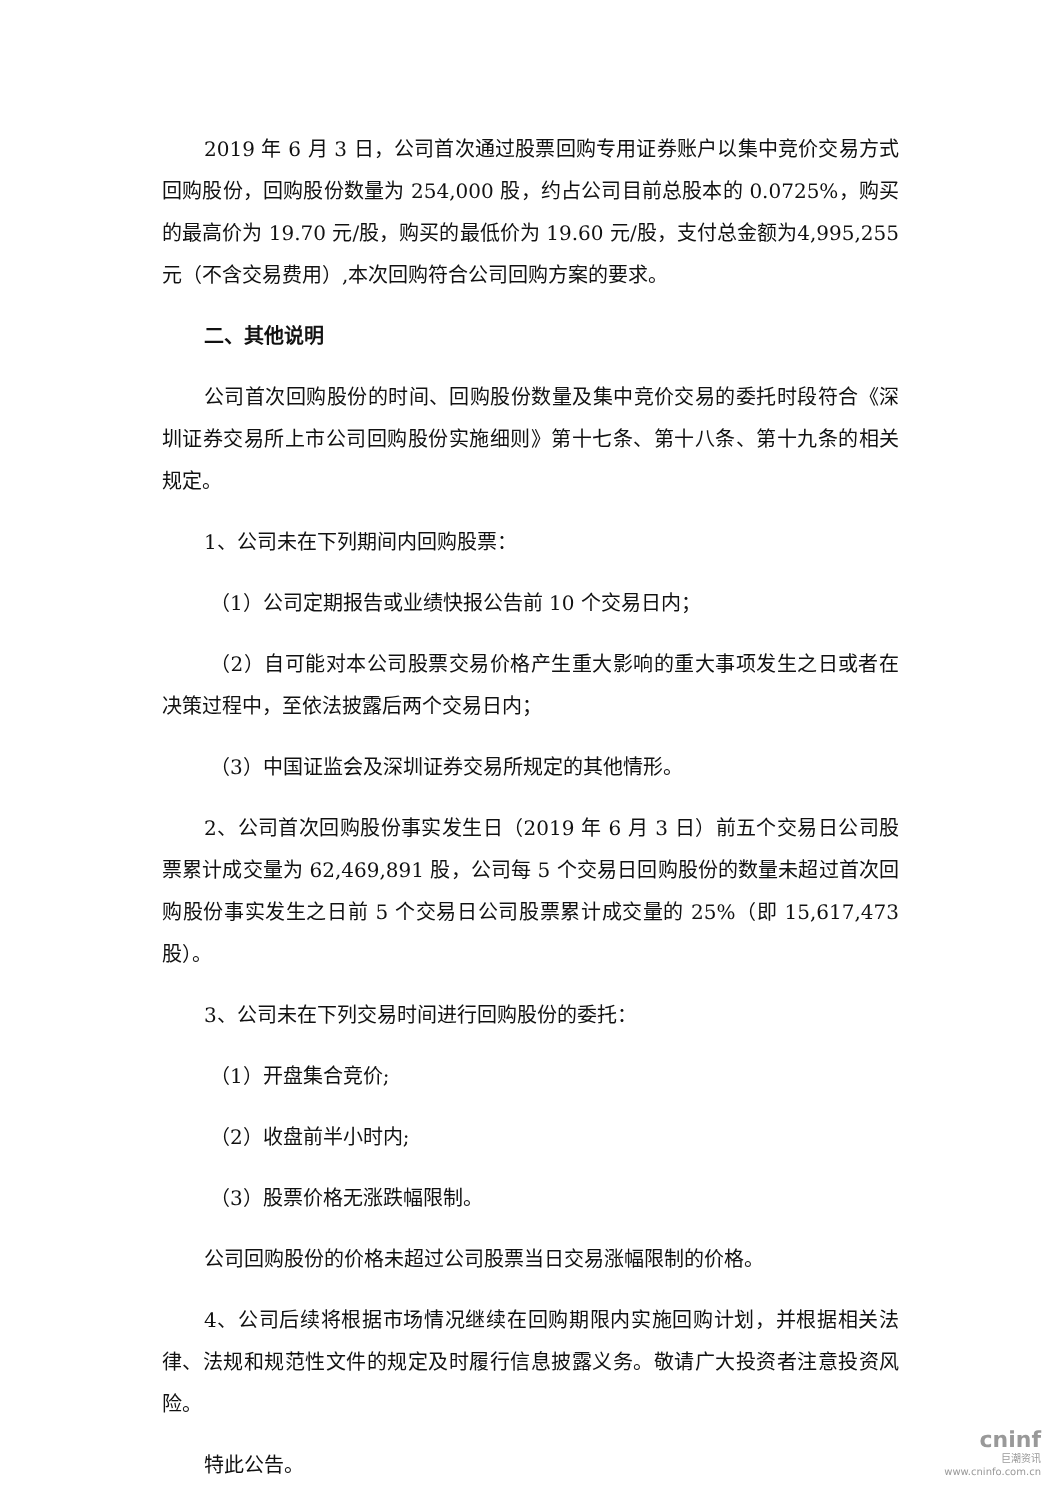2019 年 6 月 3 日，公司首次通过股票回购专用证券账户以集中竞价交易方式回购股份，回购股份数量为 254,000 股，约占公司目前总股本的 0.0725%，购买的最高价为 19.70 元/股，购买的最低价为 19.60 元/股，支付总金额为4,995,255 元（不含交易费用）,本次回购符合公司回购方案的要求。
二、其他说明
公司首次回购股份的时间、回购股份数量及集中竞价交易的委托时段符合《深圳证券交易所上市公司回购股份实施细则》第十七条、第十八条、第十九条的相关规定。
1、公司未在下列期间内回购股票：
（1）公司定期报告或业绩快报公告前 10 个交易日内；
（2）自可能对本公司股票交易价格产生重大影响的重大事项发生之日或者在决策过程中，至依法披露后两个交易日内；
（3）中国证监会及深圳证券交易所规定的其他情形。
2、公司首次回购股份事实发生日（2019 年 6 月 3 日）前五个交易日公司股票累计成交量为 62,469,891 股，公司每 5 个交易日回购股份的数量未超过首次回购股份事实发生之日前 5 个交易日公司股票累计成交量的 25%（即 15,617,473 股）。
3、公司未在下列交易时间进行回购股份的委托：
（1）开盘集合竞价;
（2）收盘前半小时内;
（3）股票价格无涨跌幅限制。
公司回购股份的价格未超过公司股票当日交易涨幅限制的价格。
4、公司后续将根据市场情况继续在回购期限内实施回购计划，并根据相关法律、法规和规范性文件的规定及时履行信息披露义务。敬请广大投资者注意投资风险。
特此公告。
cninf
巨潮资讯
www.cninfo.com.cn